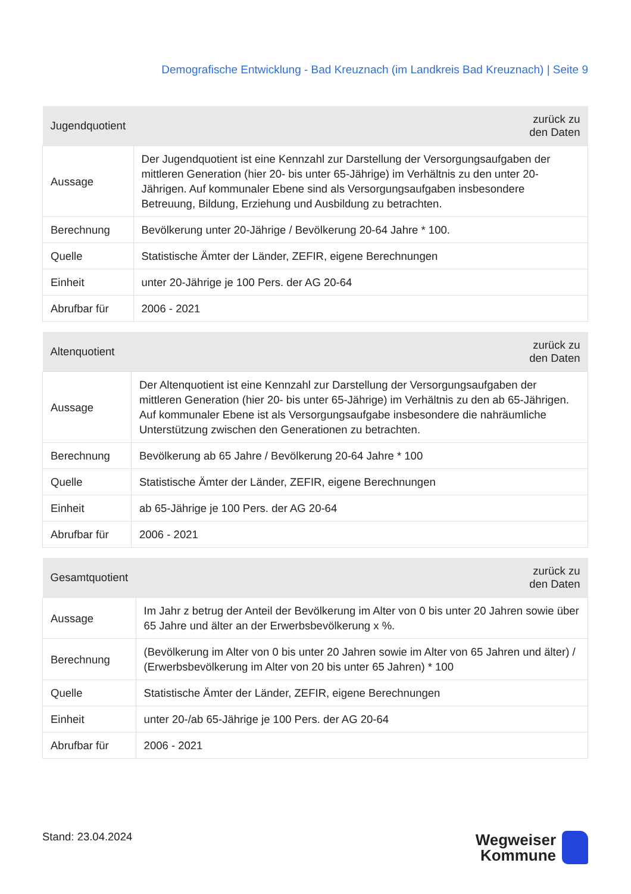Demografische Entwicklung - Bad Kreuznach (im Landkreis Bad Kreuznach) | Seite 9
| Jugendquotient | zurück zu den Daten |
| --- | --- |
| Aussage | Der Jugendquotient ist eine Kennzahl zur Darstellung der Versorgungsaufgaben der mittleren Generation (hier 20- bis unter 65-Jährige) im Verhältnis zu den unter 20-Jährigen. Auf kommunaler Ebene sind als Versorgungsaufgaben insbesondere Betreuung, Bildung, Erziehung und Ausbildung zu betrachten. |
| Berechnung | Bevölkerung unter 20-Jährige / Bevölkerung 20-64 Jahre * 100. |
| Quelle | Statistische Ämter der Länder, ZEFIR, eigene Berechnungen |
| Einheit | unter 20-Jährige je 100 Pers. der AG 20-64 |
| Abrufbar für | 2006 - 2021 |
| Altenquotient | zurück zu den Daten |
| --- | --- |
| Aussage | Der Altenquotient ist eine Kennzahl zur Darstellung der Versorgungsaufgaben der mittleren Generation (hier 20- bis unter 65-Jährige) im Verhältnis zu den ab 65-Jährigen. Auf kommunaler Ebene ist als Versorgungsaufgabe insbesondere die nahräumliche Unterstützung zwischen den Generationen zu betrachten. |
| Berechnung | Bevölkerung ab 65 Jahre / Bevölkerung 20-64 Jahre * 100 |
| Quelle | Statistische Ämter der Länder, ZEFIR, eigene Berechnungen |
| Einheit | ab 65-Jährige je 100 Pers. der AG 20-64 |
| Abrufbar für | 2006 - 2021 |
| Gesamtquotient | zurück zu den Daten |
| --- | --- |
| Aussage | Im Jahr z betrug der Anteil der Bevölkerung im Alter von 0 bis unter 20 Jahren sowie über 65 Jahre und älter an der Erwerbsbevölkerung x %. |
| Berechnung | (Bevölkerung im Alter von 0 bis unter 20 Jahren sowie im Alter von 65 Jahren und älter) / (Erwerbsbevölkerung im Alter von 20 bis unter 65 Jahren) * 100 |
| Quelle | Statistische Ämter der Länder, ZEFIR, eigene Berechnungen |
| Einheit | unter 20-/ab 65-Jährige je 100 Pers. der AG 20-64 |
| Abrufbar für | 2006 - 2021 |
Stand: 23.04.2024
Wegweiser
Kommune